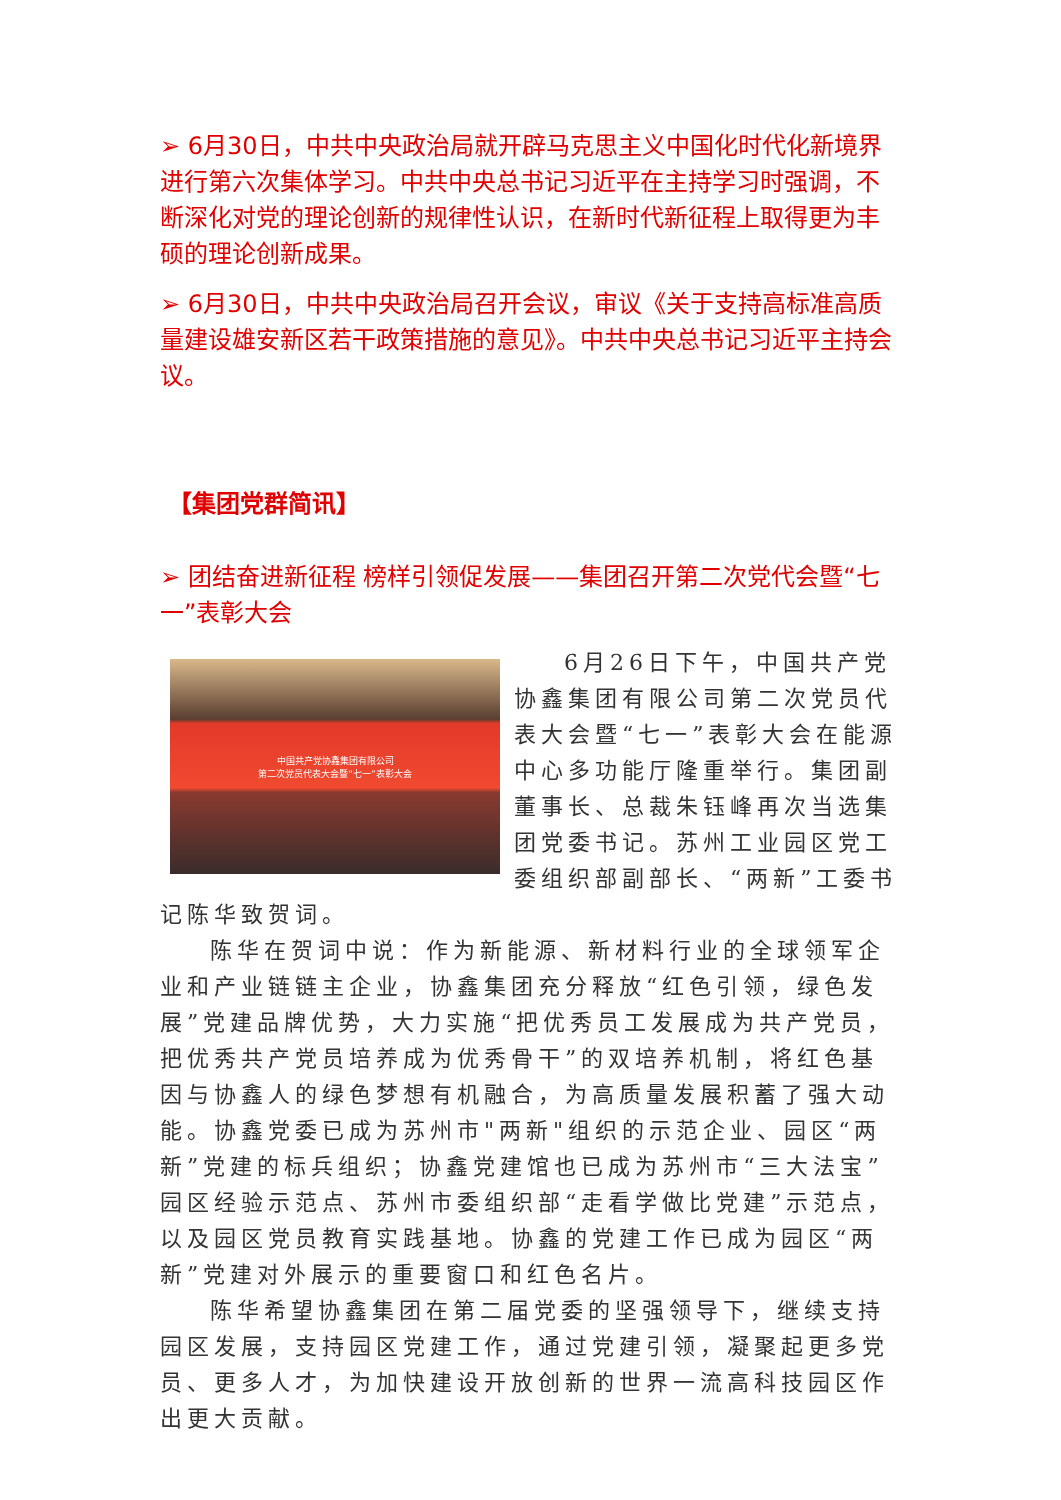➢ 6月30日，中共中央政治局就开辟马克思主义中国化时代化新境界进行第六次集体学习。中共中央总书记习近平在主持学习时强调，不断深化对党的理论创新的规律性认识，在新时代新征程上取得更为丰硕的理论创新成果。
➢ 6月30日，中共中央政治局召开会议，审议《关于支持高标准高质量建设雄安新区若干政策措施的意见》。中共中央总书记习近平主持会议。
【集团党群简讯】
➢ 团结奋进新征程 榜样引领促发展——集团召开第二次党代会暨“七一”表彰大会
中国共产党协鑫集团有限公司
第二次党员代表大会暨“七一”表彰大会
6月26日下午，中国共产党协鑫集团有限公司第二次党员代表大会暨“七一”表彰大会在能源中心多功能厅隆重举行。集团副董事长、总裁朱钰峰再次当选集团党委书记。苏州工业园区党工委组织部副部长、“两新”工委书记陈华致贺词。
陈华在贺词中说：作为新能源、新材料行业的全球领军企业和产业链链主企业，协鑫集团充分释放“红色引领，绿色发展”党建品牌优势，大力实施“把优秀员工发展成为共产党员，把优秀共产党员培养成为优秀骨干”的双培养机制，将红色基因与协鑫人的绿色梦想有机融合，为高质量发展积蓄了强大动能。协鑫党委已成为苏州市"两新"组织的示范企业、园区“两新”党建的标兵组织；协鑫党建馆也已成为苏州市“三大法宝”园区经验示范点、苏州市委组织部“走看学做比党建”示范点，以及园区党员教育实践基地。协鑫的党建工作已成为园区“两新”党建对外展示的重要窗口和红色名片。
陈华希望协鑫集团在第二届党委的坚强领导下，继续支持园区发展，支持园区党建工作，通过党建引领，凝聚起更多党员、更多人才，为加快建设开放创新的世界一流高科技园区作出更大贡献。